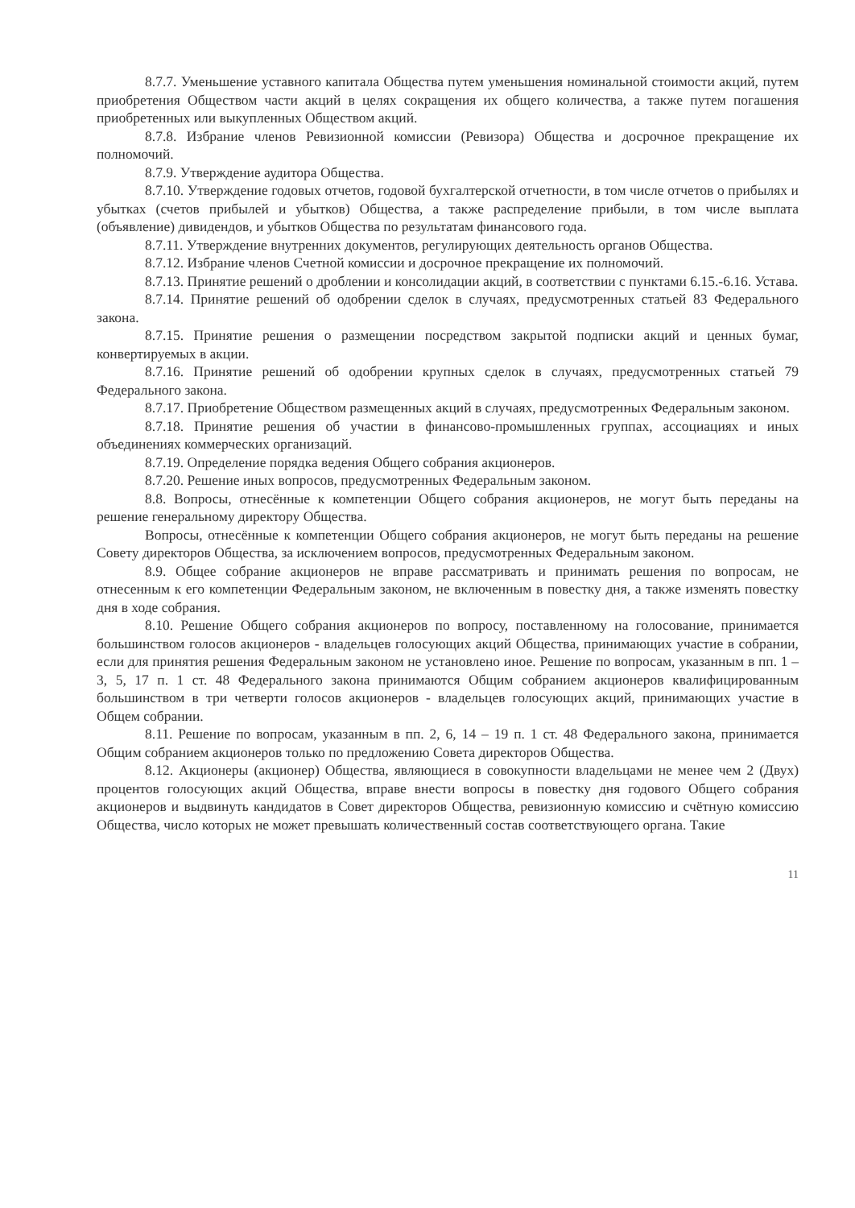8.7.7. Уменьшение уставного капитала Общества путем уменьшения номинальной стоимости акций, путем приобретения Обществом части акций в целях сокращения их общего количества, а также путем погашения приобретенных или выкупленных Обществом акций.
8.7.8. Избрание членов Ревизионной комиссии (Ревизора) Общества и досрочное прекращение их полномочий.
8.7.9. Утверждение аудитора Общества.
8.7.10. Утверждение годовых отчетов, годовой бухгалтерской отчетности, в том числе отчетов о прибылях и убытках (счетов прибылей и убытков) Общества, а также распределение прибыли, в том числе выплата (объявление) дивидендов, и убытков Общества по результатам финансового года.
8.7.11. Утверждение внутренних документов, регулирующих деятельность органов Общества.
8.7.12. Избрание членов Счетной комиссии и досрочное прекращение их полномочий.
8.7.13. Принятие решений о дроблении и консолидации акций, в соответствии с пунктами 6.15.-6.16. Устава.
8.7.14. Принятие решений об одобрении сделок в случаях, предусмотренных статьей 83 Федерального закона.
8.7.15. Принятие решения о размещении посредством закрытой подписки акций и ценных бумаг, конвертируемых в акции.
8.7.16. Принятие решений об одобрении крупных сделок в случаях, предусмотренных статьей 79 Федерального закона.
8.7.17. Приобретение Обществом размещенных акций в случаях, предусмотренных Федеральным законом.
8.7.18. Принятие решения об участии в финансово-промышленных группах, ассоциациях и иных объединениях коммерческих организаций.
8.7.19. Определение порядка ведения Общего собрания акционеров.
8.7.20. Решение иных вопросов, предусмотренных Федеральным законом.
8.8. Вопросы, отнесённые к компетенции Общего собрания акционеров, не могут быть переданы на решение генеральному директору Общества.
Вопросы, отнесённые к компетенции Общего собрания акционеров, не могут быть переданы на решение Совету директоров Общества, за исключением вопросов, предусмотренных Федеральным законом.
8.9. Общее собрание акционеров не вправе рассматривать и принимать решения по вопросам, не отнесенным к его компетенции Федеральным законом, не включенным в повестку дня, а также изменять повестку дня в ходе собрания.
8.10. Решение Общего собрания акционеров по вопросу, поставленному на голосование, принимается большинством голосов акционеров - владельцев голосующих акций Общества, принимающих участие в собрании, если для принятия решения Федеральным законом не установлено иное. Решение по вопросам, указанным в пп. 1 – 3, 5, 17 п. 1 ст. 48 Федерального закона принимаются Общим собранием акционеров квалифицированным большинством в три четверти голосов акционеров - владельцев голосующих акций, принимающих участие в Общем собрании.
8.11. Решение по вопросам, указанным в пп. 2, 6, 14 – 19 п. 1 ст. 48 Федерального закона, принимается Общим собранием акционеров только по предложению Совета директоров Общества.
8.12. Акционеры (акционер) Общества, являющиеся в совокупности владельцами не менее чем 2 (Двух) процентов голосующих акций Общества, вправе внести вопросы в повестку дня годового Общего собрания акционеров и выдвинуть кандидатов в Совет директоров Общества, ревизионную комиссию и счётную комиссию Общества, число которых не может превышать количественный состав соответствующего органа. Такие
11